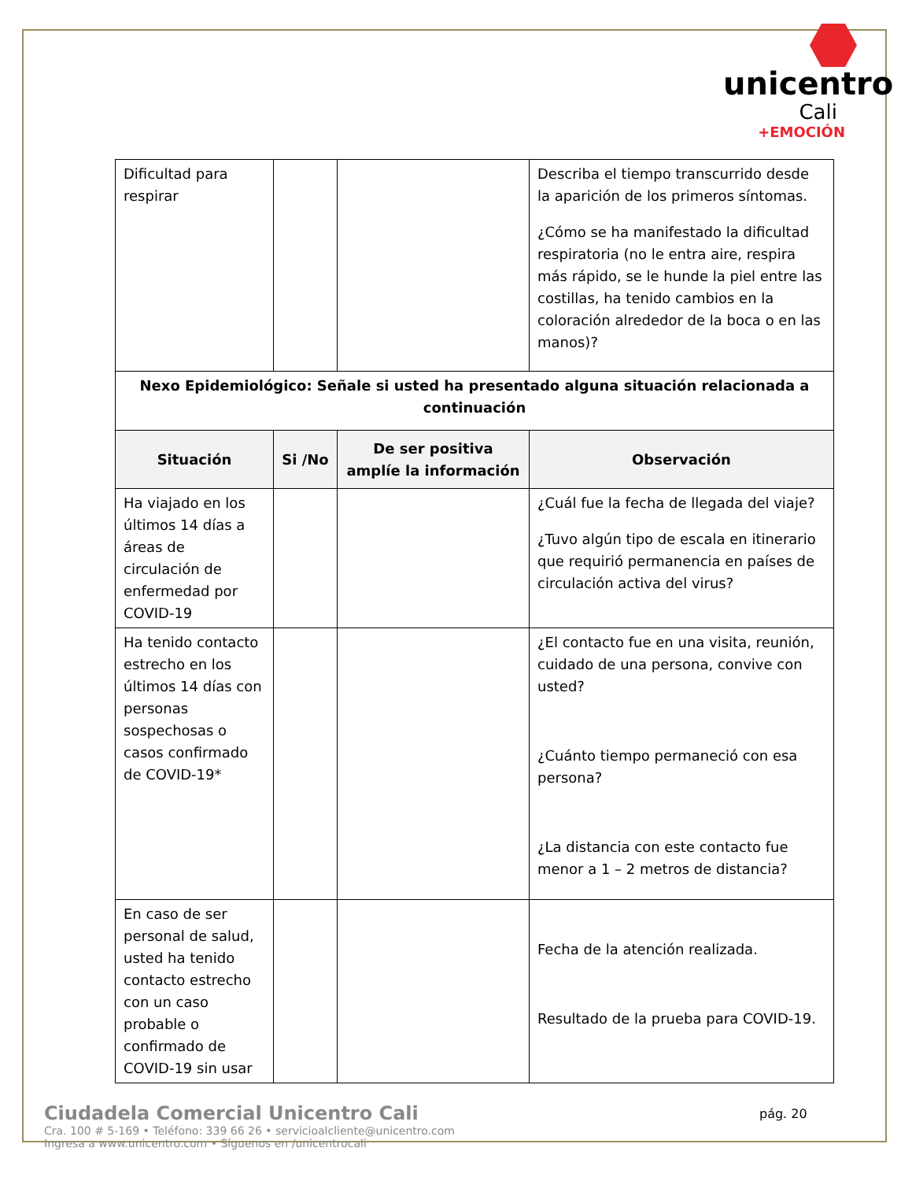unicentro
Cali
+EMOCIÓN
| Dificultad para respirar | | | Describa el tiempo transcurrido desde la aparición de los primeros síntomas. ¿Cómo se ha manifestado la dificultad respiratoria (no le entra aire, respira más rápido, se le hunde la piel entre las costillas, ha tenido cambios en la coloración alrededor de la boca o en las manos)? |
| Nexo Epidemiológico: Señale si usted ha presentado alguna situación relacionada a continuación | | | |
| Situación | Si /No | De ser positiva amplíe la información | Observación |
| Ha viajado en los últimos 14 días a áreas de circulación de enfermedad por COVID-19 | | | ¿Cuál fue la fecha de llegada del viaje? ¿Tuvo algún tipo de escala en itinerario que requirió permanencia en países de circulación activa del virus? |
| Ha tenido contacto estrecho en los últimos 14 días con personas sospechosas o casos confirmado de COVID-19* | | | ¿El contacto fue en una visita, reunión, cuidado de una persona, convive con usted? ¿Cuánto tiempo permaneció con esa persona? ¿La distancia con este contacto fue menor a 1 – 2 metros de distancia? |
| En caso de ser personal de salud, usted ha tenido contacto estrecho con un caso probable o confirmado de COVID-19 sin usar | | | Fecha de la atención realizada. Resultado de la prueba para COVID-19. |
Ciudadela Comercial Unicentro Cali
Cra. 100 # 5-169 • Teléfono: 339 66 26 • servicioalcliente@unicentro.com
Ingresa a www.unicentro.com • Síguenos en /unicentrocali
pág. 20